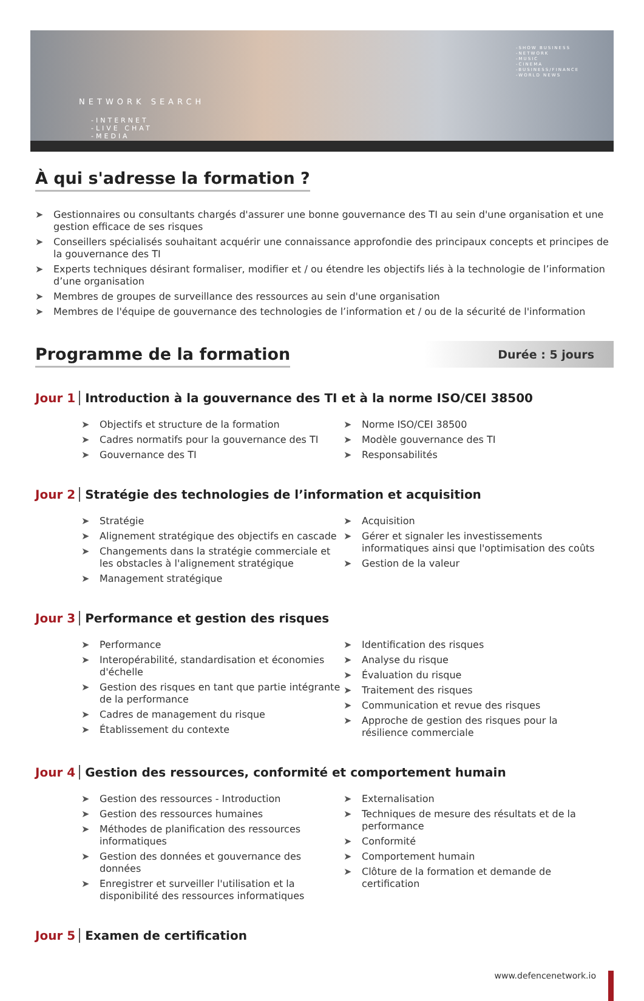NETWORK SEARCH
-INTERNET
-LIVE CHAT
-MEDIA
-SHOW BUSINESS
-NETWORK
-MUSIC
-CINEMA
-BUSINESS/FINANCE
-WORLD NEWS
À qui s'adresse la formation ?
➤ Gestionnaires ou consultants chargés d'assurer une bonne gouvernance des TI au sein d'une organisation et une gestion efficace de ses risques
➤ Conseillers spécialisés souhaitant acquérir une connaissance approfondie des principaux concepts et principes de la gouvernance des TI
➤ Experts techniques désirant formaliser, modifier et / ou étendre les objectifs liés à la technologie de l’information d’une organisation
➤ Membres de groupes de surveillance des ressources au sein d'une organisation
➤ Membres de l'équipe de gouvernance des technologies de l’information et / ou de la sécurité de l'information
Programme de la formation
Durée : 5 jours
Jour 1 Introduction à la gouvernance des TI et à la norme ISO/CEI 38500
➤ Objectifs et structure de la formation
➤ Cadres normatifs pour la gouvernance des TI
➤ Gouvernance des TI
➤ Norme ISO/CEI 38500
➤ Modèle gouvernance des TI
➤ Responsabilités
Jour 2 Stratégie des technologies de l’information et acquisition
➤ Stratégie
➤ Alignement stratégique des objectifs en cascade
➤ Changements dans la stratégie commerciale et les obstacles à l'alignement stratégique
➤ Management stratégique
➤ Acquisition
➤ Gérer et signaler les investissements informatiques ainsi que l'optimisation des coûts
➤ Gestion de la valeur
Jour 3 Performance et gestion des risques
➤ Performance
➤ Interopérabilité, standardisation et économies d'échelle
➤ Gestion des risques en tant que partie intégrante de la performance
➤ Cadres de management du risque
➤ Établissement du contexte
➤ Identification des risques
➤ Analyse du risque
➤ Évaluation du risque
➤ Traitement des risques
➤ Communication et revue des risques
➤ Approche de gestion des risques pour la résilience commerciale
Jour 4 Gestion des ressources, conformité et comportement humain
➤ Gestion des ressources - Introduction
➤ Gestion des ressources humaines
➤ Méthodes de planification des ressources informatiques
➤ Gestion des données et gouvernance des données
➤ Enregistrer et surveiller l'utilisation et la disponibilité des ressources informatiques
➤ Externalisation
➤ Techniques de mesure des résultats et de la performance
➤ Conformité
➤ Comportement humain
➤ Clôture de la formation et demande de certification
Jour 5 Examen de certification
www.defencenetwork.io